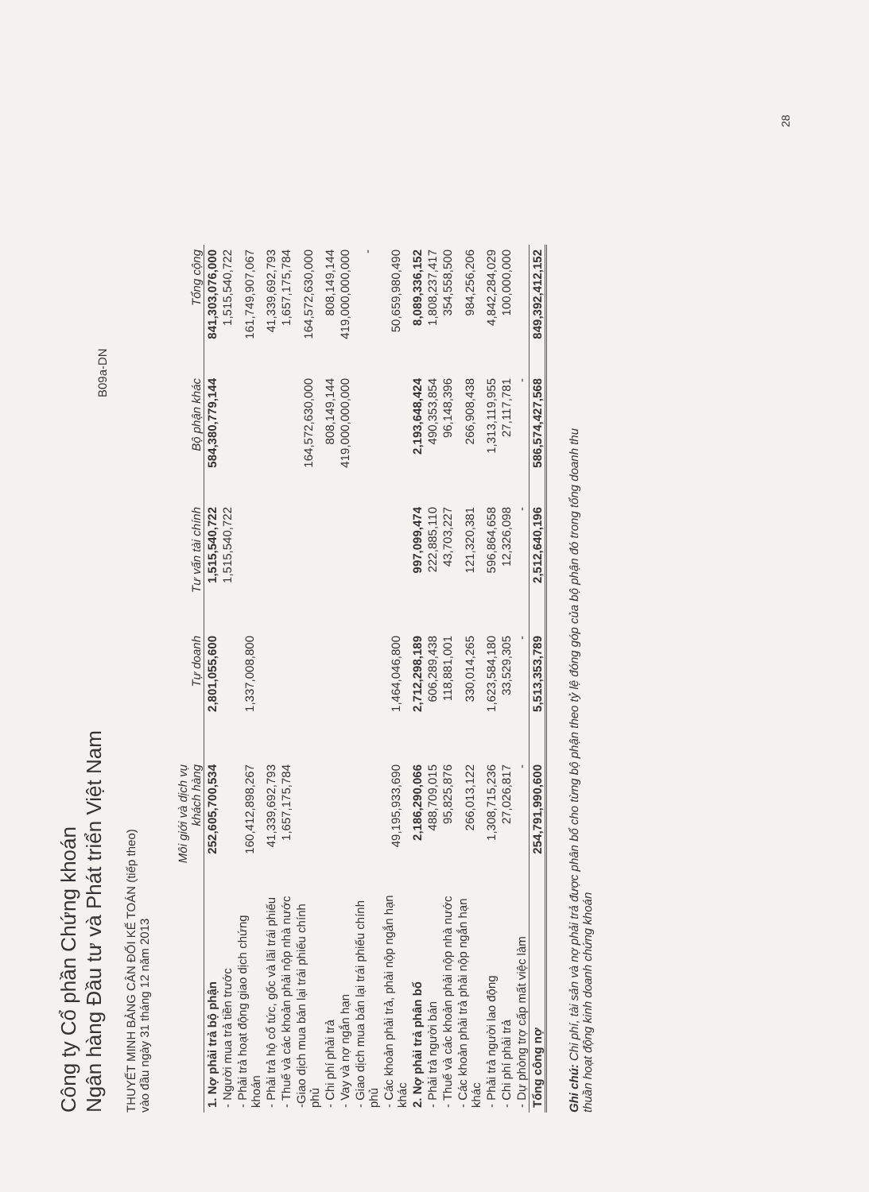Công ty Cổ phần Chứng khoán
Ngân hàng Đầu tư và Phát triển Việt Nam
B09a-DN
THUYẾT MINH BẢNG CÂN ĐỐI KẾ TOÁN (tiếp theo)
vào đầu ngày 31 tháng 12 năm 2013
| | Môi giới và dịch vụ khách hàng | Tự doanh | Tư vấn tài chính | Bộ phận khác | Tổng cộng |
| --- | --- | --- | --- | --- | --- |
| 1. Nợ phải trả bộ phận | 252,605,700,534 | 2,801,055,600 | 1,515,540,722 | 584,380,779,144 | 841,303,076,000 |
| - Người mua trả tiền trước | | | 1,515,540,722 | | 1,515,540,722 |
| - Phải trả hoạt động giao dịch chứng khoán | 160,412,898,267 | 1,337,008,800 | | | 161,749,907,067 |
| - Phải trả hộ cổ tức, gốc và lãi trái phiếu | 41,339,692,793 | | | | 41,339,692,793 |
| - Thuế và các khoản phải nộp nhà nước | 1,657,175,784 | | | | 1,657,175,784 |
| -Giao dịch mua bán lại trái phiếu chính phủ | | | | 164,572,630,000 | 164,572,630,000 |
| - Chi phí phải trả | | | | 808,149,144 | 808,149,144 |
| - Vay và nợ ngắn hạn | | | | 419,000,000,000 | 419,000,000,000 |
| - Giao dịch mua bán lại trái phiếu chính phủ | | | | | - |
| - Các khoản phải trả, phải nộp ngắn hạn khác | 49,195,933,690 | 1,464,046,800 | | | 50,659,980,490 |
| 2. Nợ phải trả phân bổ | 2,186,290,066 | 2,712,298,189 | 997,099,474 | 2,193,648,424 | 8,089,336,152 |
| - Phải trả người bán | 488,709,015 | 606,289,438 | 222,885,110 | 490,353,854 | 1,808,237,417 |
| - Thuế và các khoản phải nộp nhà nước | 95,825,876 | 118,881,001 | 43,703,227 | 96,148,396 | 354,558,500 |
| - Các khoản phải trả phải nộp ngắn hạn khác | 266,013,122 | 330,014,265 | 121,320,381 | 266,908,438 | 984,256,206 |
| - Phải trả người lao động | 1,308,715,236 | 1,623,584,180 | 596,864,658 | 1,313,119,955 | 4,842,284,029 |
| - Chi phí phải trả | 27,026,817 | 33,529,305 | 12,326,098 | 27,117,781 | 100,000,000 |
| - Dự phòng trợ cấp mất việc làm | - | - | - | - | |
| Tổng công nợ | 254,791,990,600 | 5,513,353,789 | 2,512,640,196 | 586,574,427,568 | 849,392,412,152 |
Ghi chú: Chi phí, tài sản và nợ phải trả được phân bổ cho từng bộ phận theo tỷ lệ đóng góp của bộ phận đó trong tổng doanh thu thuần hoạt động kinh doanh chứng khoán
28